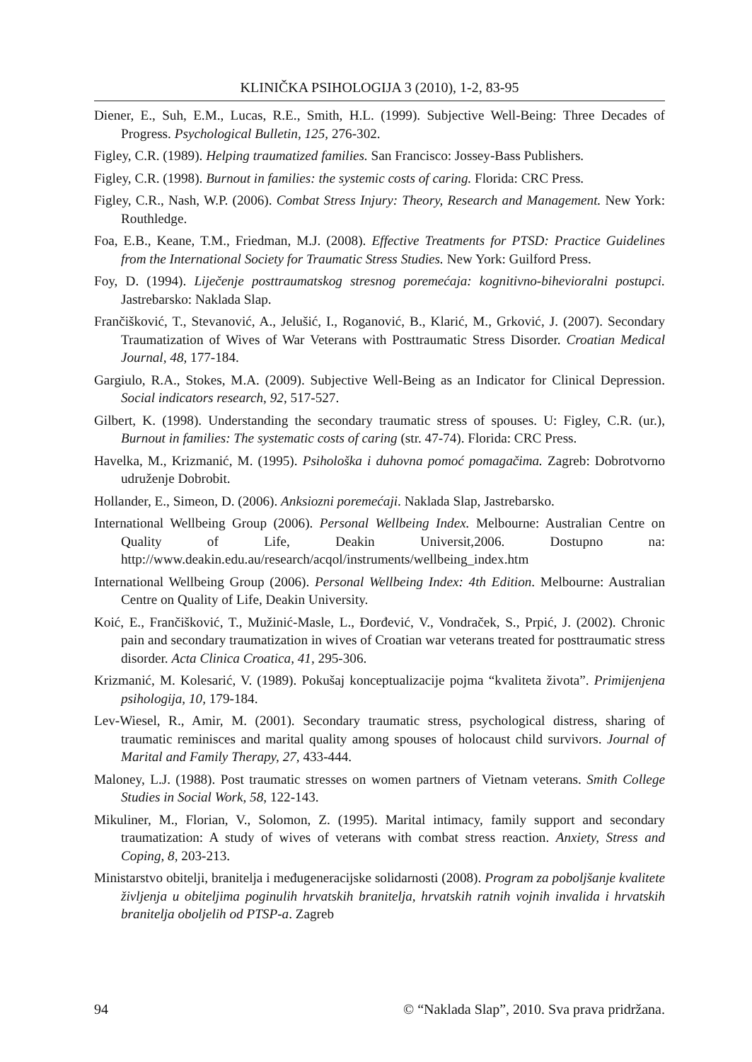KLINIČKA PSIHOLOGIJA 3 (2010), 1-2, 83-95
Diener, E., Suh, E.M., Lucas, R.E., Smith, H.L. (1999). Subjective Well-Being: Three Decades of Progress. Psychological Bulletin, 125, 276-302.
Figley, C.R. (1989). Helping traumatized families. San Francisco: Jossey-Bass Publishers.
Figley, C.R. (1998). Burnout in families: the systemic costs of caring. Florida: CRC Press.
Figley, C.R., Nash, W.P. (2006). Combat Stress Injury: Theory, Research and Management. New York: Routhledge.
Foa, E.B., Keane, T.M., Friedman, M.J. (2008). Effective Treatments for PTSD: Practice Guidelines from the International Society for Traumatic Stress Studies. New York: Guilford Press.
Foy, D. (1994). Liječenje posttraumatskog stresnog poremećaja: kognitivno-bihevioralni postupci. Jastrebarsko: Naklada Slap.
Frančišković, T., Stevanović, A., Jelušić, I., Roganović, B., Klarić, M., Grković, J. (2007). Secondary Traumatization of Wives of War Veterans with Posttraumatic Stress Disorder. Croatian Medical Journal, 48, 177-184.
Gargiulo, R.A., Stokes, M.A. (2009). Subjective Well-Being as an Indicator for Clinical Depression. Social indicators research, 92, 517-527.
Gilbert, K. (1998). Understanding the secondary traumatic stress of spouses. U: Figley, C.R. (ur.), Burnout in families: The systematic costs of caring (str. 47-74). Florida: CRC Press.
Havelka, M., Krizmanić, M. (1995). Psihološka i duhovna pomoć pomagačima. Zagreb: Dobrotvorno udruženje Dobrobit.
Hollander, E., Simeon, D. (2006). Anksiozni poremećaji. Naklada Slap, Jastrebarsko.
International Wellbeing Group (2006). Personal Wellbeing Index. Melbourne: Australian Centre on Quality of Life, Deakin Universit,2006. Dostupno na: http://www.deakin.edu.au/research/acqol/instruments/wellbeing_index.htm
International Wellbeing Group (2006). Personal Wellbeing Index: 4th Edition. Melbourne: Australian Centre on Quality of Life, Deakin University.
Koić, E., Frančišković, T., Mužinić-Masle, L., Đorđević, V., Vondraček, S., Prpić, J. (2002). Chronic pain and secondary traumatization in wives of Croatian war veterans treated for posttraumatic stress disorder. Acta Clinica Croatica, 41, 295-306.
Krizmanić, M. Kolesarić, V. (1989). Pokušaj konceptualizacije pojma “kvaliteta života”. Primijenjena psihologija, 10, 179-184.
Lev-Wiesel, R., Amir, M. (2001). Secondary traumatic stress, psychological distress, sharing of traumatic reminisces and marital quality among spouses of holocaust child survivors. Journal of Marital and Family Therapy, 27, 433-444.
Maloney, L.J. (1988). Post traumatic stresses on women partners of Vietnam veterans. Smith College Studies in Social Work, 58, 122-143.
Mikuliner, M., Florian, V., Solomon, Z. (1995). Marital intimacy, family support and secondary traumatization: A study of wives of veterans with combat stress reaction. Anxiety, Stress and Coping, 8, 203-213.
Ministarstvo obitelji, branitelja i međugeneracijske solidarnosti (2008). Program za poboljšanje kvalitete življenja u obiteljima poginulih hrvatskih branitelja, hrvatskih ratnih vojnih invalida i hrvatskih branitelja oboljelih od PTSP-a. Zagreb
94 © “Naklada Slap”, 2010. Sva prava pridržana.